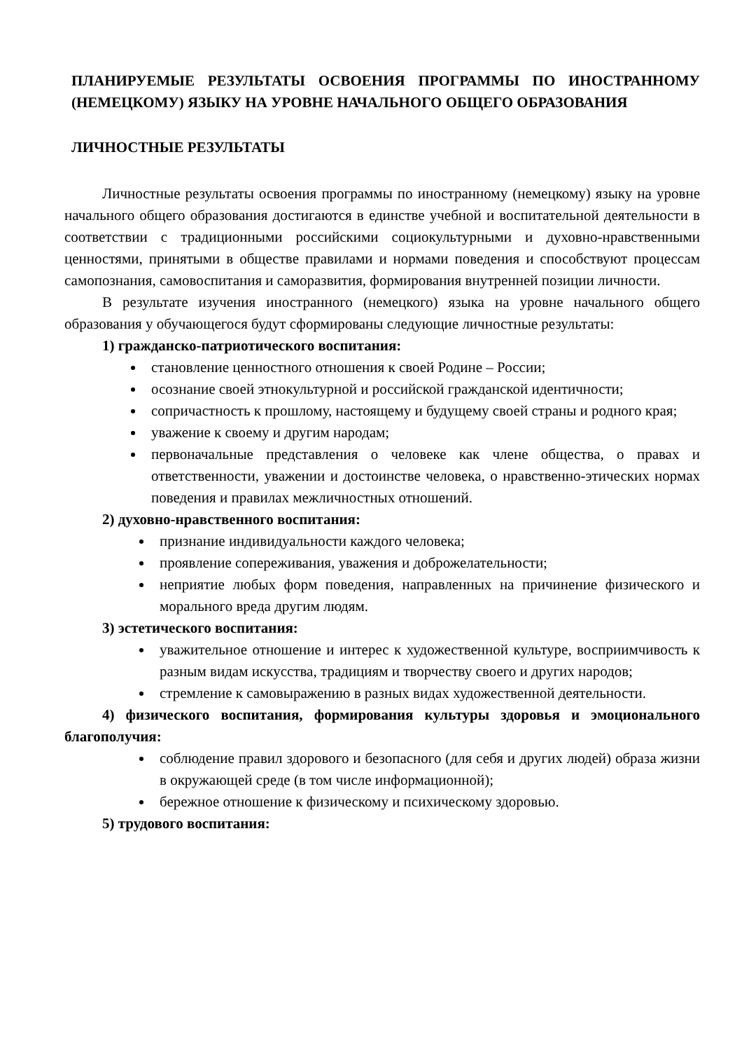ПЛАНИРУЕМЫЕ РЕЗУЛЬТАТЫ ОСВОЕНИЯ ПРОГРАММЫ ПО ИНОСТРАННОМУ (НЕМЕЦКОМУ) ЯЗЫКУ НА УРОВНЕ НАЧАЛЬНОГО ОБЩЕГО ОБРАЗОВАНИЯ
ЛИЧНОСТНЫЕ РЕЗУЛЬТАТЫ
Личностные результаты освоения программы по иностранному (немецкому) языку на уровне начального общего образования достигаются в единстве учебной и воспитательной деятельности в соответствии с традиционными российскими социокультурными и духовно-нравственными ценностями, принятыми в обществе правилами и нормами поведения и способствуют процессам самопознания, самовоспитания и саморазвития, формирования внутренней позиции личности.
В результате изучения иностранного (немецкого) языка на уровне начального общего образования у обучающегося будут сформированы следующие личностные результаты:
1) гражданско-патриотического воспитания:
становление ценностного отношения к своей Родине – России;
осознание своей этнокультурной и российской гражданской идентичности;
сопричастность к прошлому, настоящему и будущему своей страны и родного края;
уважение к своему и другим народам;
первоначальные представления о человеке как члене общества, о правах и ответственности, уважении и достоинстве человека, о нравственно-этических нормах поведения и правилах межличностных отношений.
2) духовно-нравственного воспитания:
признание индивидуальности каждого человека;
проявление сопереживания, уважения и доброжелательности;
неприятие любых форм поведения, направленных на причинение физического и морального вреда другим людям.
3) эстетического воспитания:
уважительное отношение и интерес к художественной культуре, восприимчивость к разным видам искусства, традициям и творчеству своего и других народов;
стремление к самовыражению в разных видах художественной деятельности.
4) физического воспитания, формирования культуры здоровья и эмоционального благополучия:
соблюдение правил здорового и безопасного (для себя и других людей) образа жизни в окружающей среде (в том числе информационной);
бережное отношение к физическому и психическому здоровью.
5) трудового воспитания: